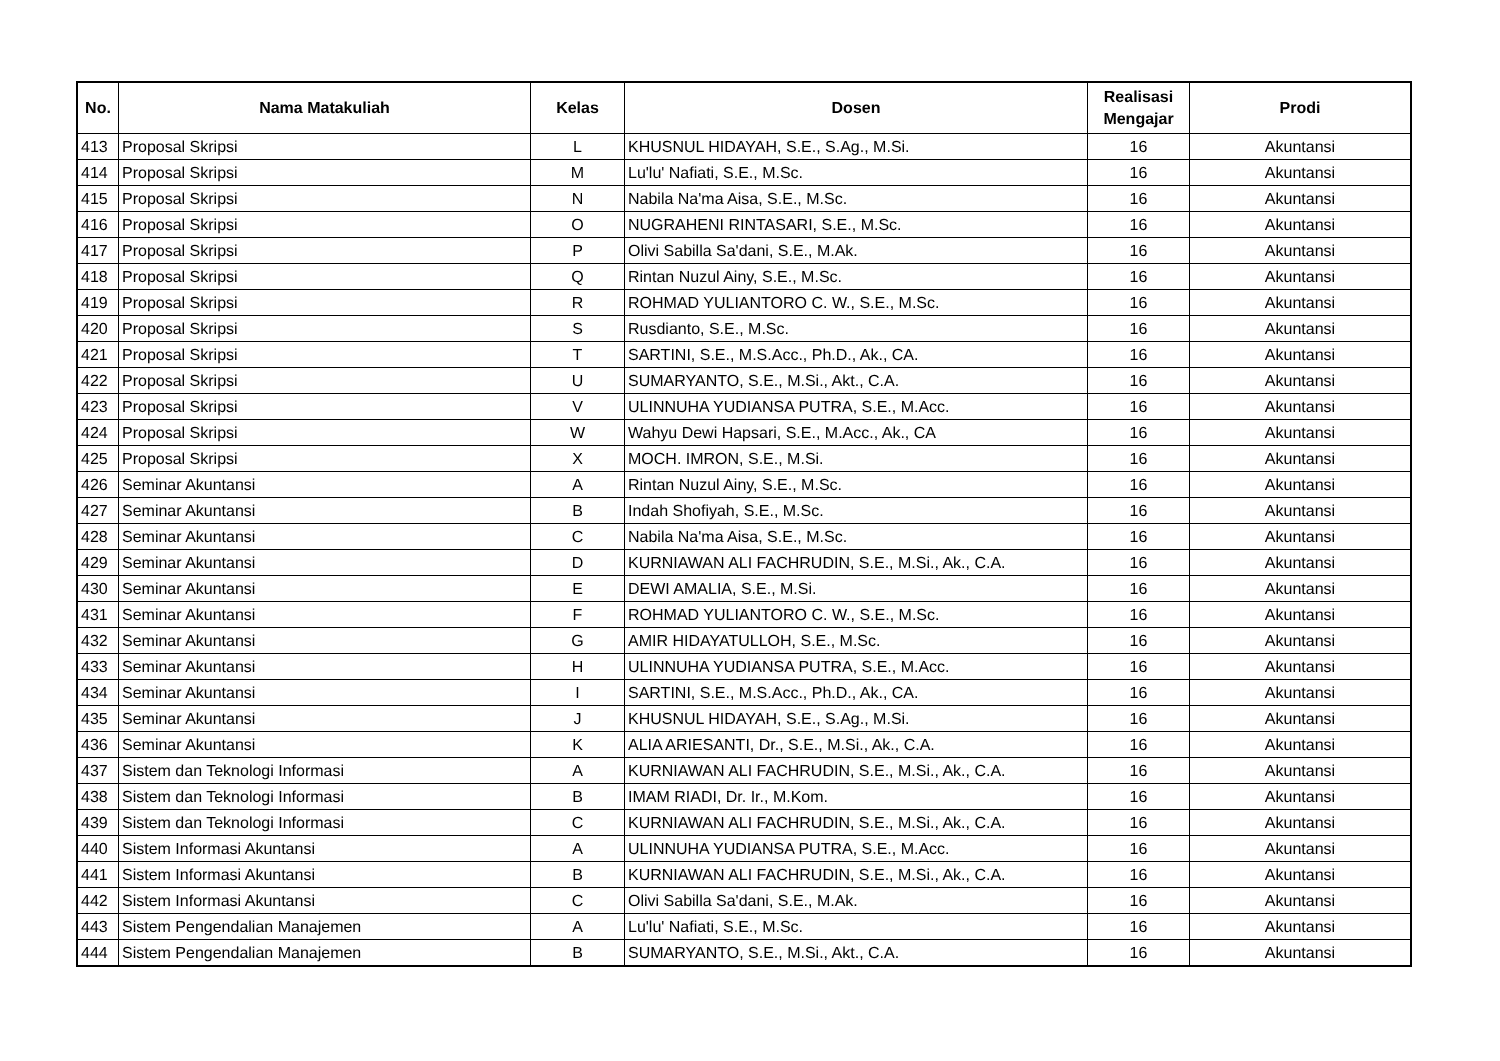| No. | Nama Matakuliah | Kelas | Dosen | Realisasi Mengajar | Prodi |
| --- | --- | --- | --- | --- | --- |
| 413 | Proposal Skripsi | L | KHUSNUL HIDAYAH, S.E., S.Ag., M.Si. | 16 | Akuntansi |
| 414 | Proposal Skripsi | M | Lu'lu' Nafiati, S.E., M.Sc. | 16 | Akuntansi |
| 415 | Proposal Skripsi | N | Nabila Na'ma Aisa, S.E., M.Sc. | 16 | Akuntansi |
| 416 | Proposal Skripsi | O | NUGRAHENI RINTASARI, S.E., M.Sc. | 16 | Akuntansi |
| 417 | Proposal Skripsi | P | Olivi Sabilla Sa'dani, S.E., M.Ak. | 16 | Akuntansi |
| 418 | Proposal Skripsi | Q | Rintan Nuzul Ainy, S.E., M.Sc. | 16 | Akuntansi |
| 419 | Proposal Skripsi | R | ROHMAD YULIANTORO C. W., S.E., M.Sc. | 16 | Akuntansi |
| 420 | Proposal Skripsi | S | Rusdianto, S.E., M.Sc. | 16 | Akuntansi |
| 421 | Proposal Skripsi | T | SARTINI, S.E., M.S.Acc., Ph.D., Ak., CA. | 16 | Akuntansi |
| 422 | Proposal Skripsi | U | SUMARYANTO, S.E., M.Si., Akt., C.A. | 16 | Akuntansi |
| 423 | Proposal Skripsi | V | ULINNUHA YUDIANSA PUTRA, S.E., M.Acc. | 16 | Akuntansi |
| 424 | Proposal Skripsi | W | Wahyu Dewi Hapsari, S.E., M.Acc., Ak., CA | 16 | Akuntansi |
| 425 | Proposal Skripsi | X | MOCH. IMRON, S.E., M.Si. | 16 | Akuntansi |
| 426 | Seminar Akuntansi | A | Rintan Nuzul Ainy, S.E., M.Sc. | 16 | Akuntansi |
| 427 | Seminar Akuntansi | B | Indah Shofiyah, S.E., M.Sc. | 16 | Akuntansi |
| 428 | Seminar Akuntansi | C | Nabila Na'ma Aisa, S.E., M.Sc. | 16 | Akuntansi |
| 429 | Seminar Akuntansi | D | KURNIAWAN ALI FACHRUDIN, S.E., M.Si., Ak., C.A. | 16 | Akuntansi |
| 430 | Seminar Akuntansi | E | DEWI AMALIA, S.E., M.Si. | 16 | Akuntansi |
| 431 | Seminar Akuntansi | F | ROHMAD YULIANTORO C. W., S.E., M.Sc. | 16 | Akuntansi |
| 432 | Seminar Akuntansi | G | AMIR HIDAYATULLOH, S.E., M.Sc. | 16 | Akuntansi |
| 433 | Seminar Akuntansi | H | ULINNUHA YUDIANSA PUTRA, S.E., M.Acc. | 16 | Akuntansi |
| 434 | Seminar Akuntansi | I | SARTINI, S.E., M.S.Acc., Ph.D., Ak., CA. | 16 | Akuntansi |
| 435 | Seminar Akuntansi | J | KHUSNUL HIDAYAH, S.E., S.Ag., M.Si. | 16 | Akuntansi |
| 436 | Seminar Akuntansi | K | ALIA ARIESANTI, Dr., S.E., M.Si., Ak., C.A. | 16 | Akuntansi |
| 437 | Sistem dan Teknologi Informasi | A | KURNIAWAN ALI FACHRUDIN, S.E., M.Si., Ak., C.A. | 16 | Akuntansi |
| 438 | Sistem dan Teknologi Informasi | B | IMAM RIADI, Dr. Ir., M.Kom. | 16 | Akuntansi |
| 439 | Sistem dan Teknologi Informasi | C | KURNIAWAN ALI FACHRUDIN, S.E., M.Si., Ak., C.A. | 16 | Akuntansi |
| 440 | Sistem Informasi Akuntansi | A | ULINNUHA YUDIANSA PUTRA, S.E., M.Acc. | 16 | Akuntansi |
| 441 | Sistem Informasi Akuntansi | B | KURNIAWAN ALI FACHRUDIN, S.E., M.Si., Ak., C.A. | 16 | Akuntansi |
| 442 | Sistem Informasi Akuntansi | C | Olivi Sabilla Sa'dani, S.E., M.Ak. | 16 | Akuntansi |
| 443 | Sistem Pengendalian Manajemen | A | Lu'lu' Nafiati, S.E., M.Sc. | 16 | Akuntansi |
| 444 | Sistem Pengendalian Manajemen | B | SUMARYANTO, S.E., M.Si., Akt., C.A. | 16 | Akuntansi |